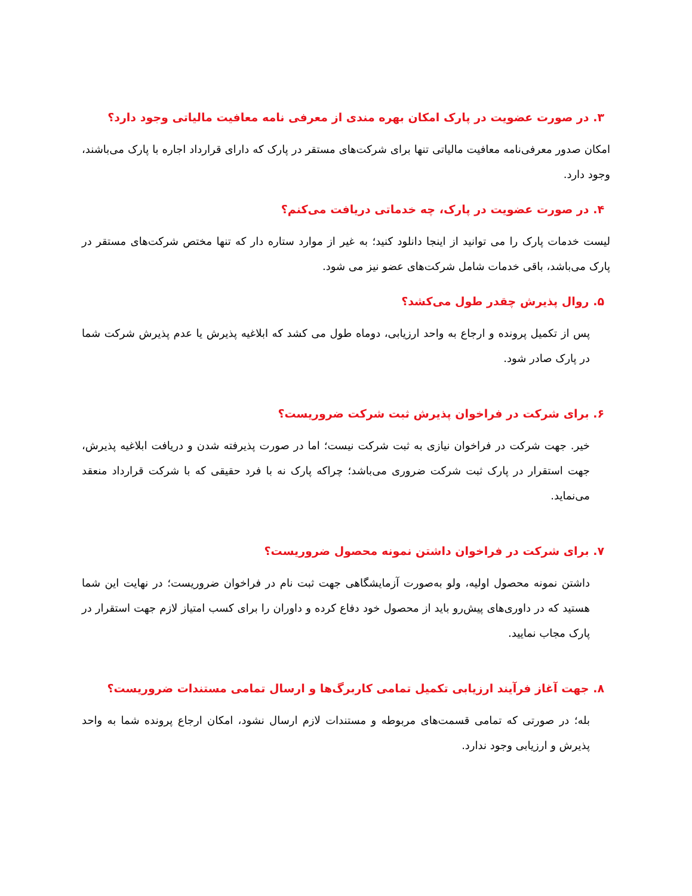۳. در صورت عضویت در پارک امکان بهره مندی از معرفی نامه معافیت مالیاتی وجود دارد؟
امکان صدور معرفی‌نامه معافیت مالیاتی تنها برای شرکت‌های مستقر در پارک که دارای قرارداد اجاره با پارک می‌باشند، وجود دارد.
۴. در صورت عضویت در پارک، چه خدماتی دریافت می‌کنم؟
لیست خدمات پارک را می توانید از اینجا دانلود کنید؛ به غیر از موارد ستاره دار که تنها مختص شرکت‌های مستقر در پارک می‌باشد، باقی خدمات شامل شرکت‌های عضو نیز می شود.
۵. روال پذیرش چقدر طول می‌کشد؟
پس از تکمیل پرونده و ارجاع به واحد ارزیابی، دوماه طول می کشد که ابلاغیه پذیرش یا عدم پذیرش شرکت شما در پارک صادر شود.
۶. برای شرکت در فراخوان پذیرش ثبت شرکت ضروریست؟
خیر. جهت شرکت در فراخوان نیازی به ثبت شرکت نیست؛ اما در صورت پذیرفته شدن و دریافت ابلاغیه پذیرش، جهت استقرار در پارک ثبت شرکت ضروری می‌باشد؛ چراکه پارک نه با فرد حقیقی که با شرکت قرارداد منعقد می‌نماید.
۷. برای شرکت در فراخوان داشتن نمونه محصول ضروریست؟
داشتن نمونه محصول اولیه، ولو به‌صورت آزمایشگاهی جهت ثبت نام در فراخوان ضروریست؛ در نهایت این شما هستید که در داوری‌های پیش‌رو باید از محصول خود دفاع کرده و داوران را برای کسب امتیاز لازم جهت استقرار در پارک مجاب نمایید.
۸. جهت آغاز فرآیند ارزیابی تکمیل تمامی کاربرگ‌ها و ارسال تمامی مستندات ضروریست؟
بله؛ در صورتی که تمامی قسمت‌های مربوطه و مستندات لازم ارسال نشود، امکان ارجاع پرونده شما به واحد پذیرش و ارزیابی وجود ندارد.